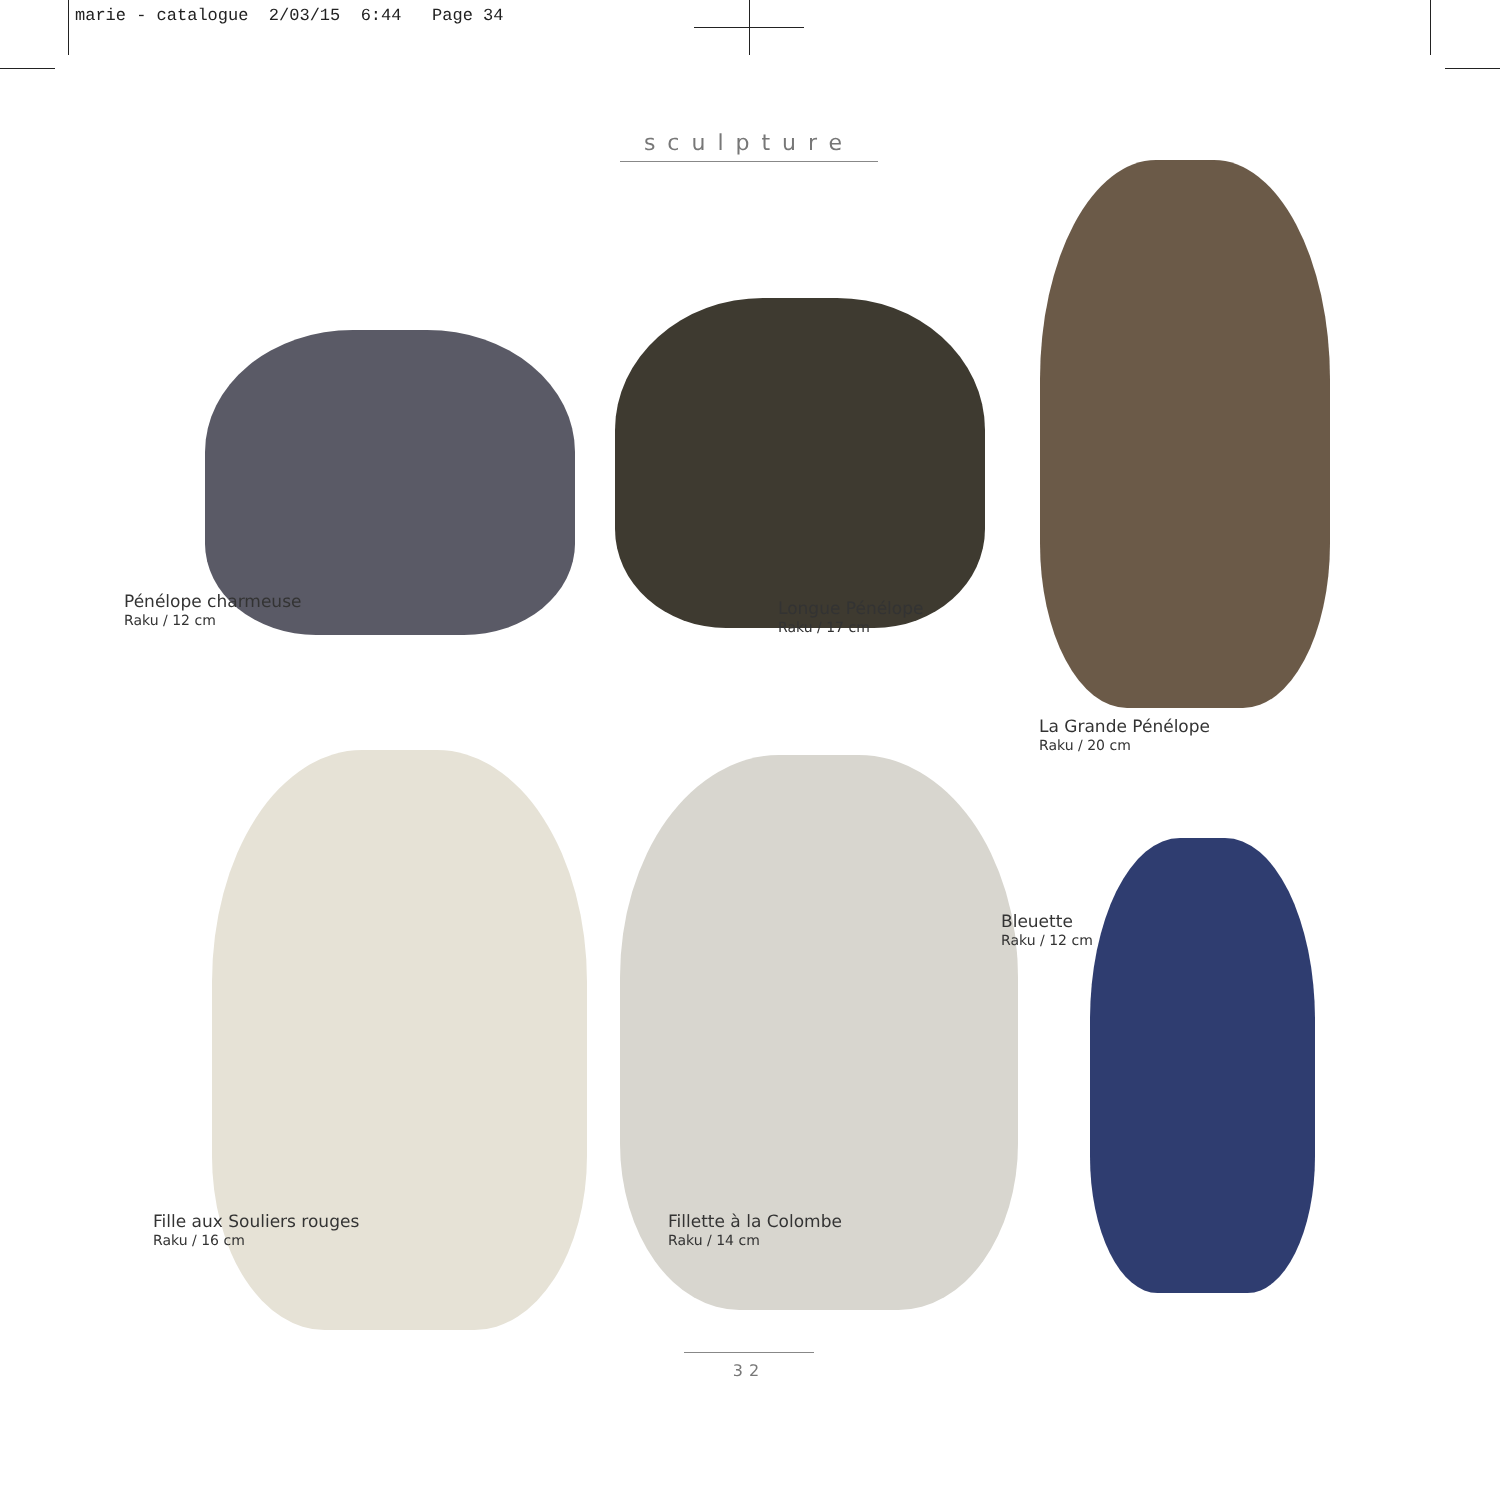marie - catalogue 2/03/15 6:44 Page 34
sculpture
Pénélope charmeuse
Raku / 12 cm
Longue Pénélope
Raku / 17 cm
La Grande Pénélope
Raku / 20 cm
Fille aux Souliers rouges
Raku / 16 cm
Fillette à la Colombe
Raku / 14 cm
Bleuette
Raku / 12 cm
32